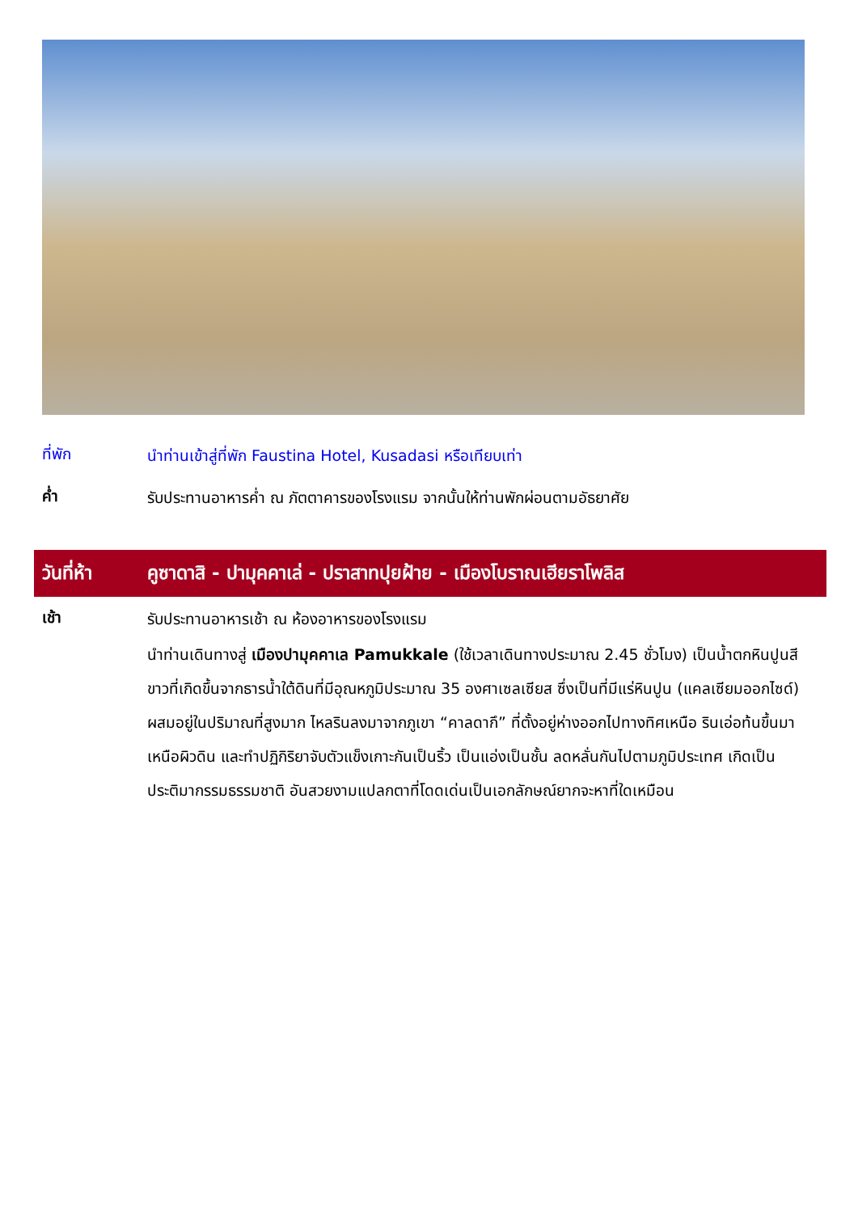ที่พัก
นำท่านเข้าสู่ที่พัก Faustina Hotel, Kusadasi หรือเทียบเท่า
ค่ำ
รับประทานอาหารค่ำ ณ ภัตตาคารของโรงแรม จากนั้นให้ท่านพักผ่อนตามอัธยาศัย
วันที่ห้า คูซาดาสิ - ปามุคคาเล่ - ปราสาทปุยฝ้าย - เมืองโบราณเฮียราโพลิส
เช้า
รับประทานอาหารเช้า ณ ห้องอาหารของโรงแรม
นำท่านเดินทางสู่ เมืองปามุคคาเล Pamukkale (ใช้เวลาเดินทางประมาณ 2.45 ชั่วโมง) เป็นน้ำตกหินปูนสีขาวที่เกิดขึ้นจากธารน้ำใต้ดินที่มีอุณหภูมิประมาณ 35 องศาเซลเซียส ซึ่งเป็นที่มีแร่หินปูน (แคลเซียมออกไซด์) ผสมอยู่ในปริมาณที่สูงมาก ไหลรินลงมาจากภูเขา “คาลดากึ” ที่ตั้งอยู่ห่างออกไปทางทิศเหนือ รินเอ่อท้นขึ้นมาเหนือผิวดิน และทำปฏิกิริยาจับตัวแข็งเกาะกันเป็นริ้ว เป็นแอ่งเป็นชั้น ลดหลั่นกันไปตามภูมิประเทศ เกิดเป็นประติมากรรมธรรมชาติ อันสวยงามแปลกตาที่โดดเด่นเป็นเอกลักษณ์ยากจะหาที่ใดเหมือน